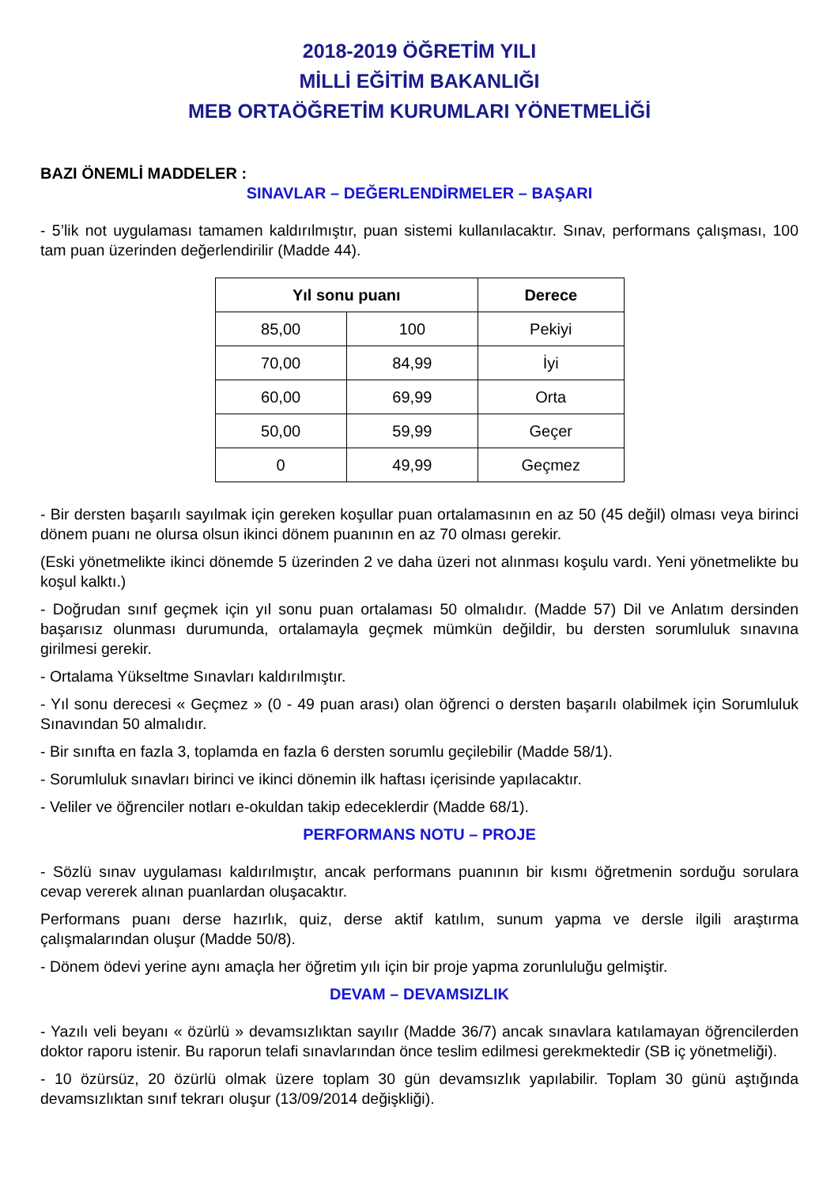2018-2019 ÖĞRETİM YILI
MİLLİ EĞİTİM BAKANLIĞI
MEB ORTAÖĞRETİM KURUMLARI YÖNETMELİĞİ
BAZI ÖNEMLİ MADDELER :
SINAVLAR – DEĞERLENDİRMELER – BAŞARI
- 5’lik not uygulaması tamamen kaldırılmıştır, puan sistemi kullanılacaktır. Sınav, performans çalışması, 100 tam puan üzerinden değerlendirilir (Madde 44).
| Yıl sonu puanı | | Derece |
| --- | --- | --- |
| 85,00 | 100 | Pekiyi |
| 70,00 | 84,99 | İyi |
| 60,00 | 69,99 | Orta |
| 50,00 | 59,99 | Geçer |
| 0 | 49,99 | Geçmez |
- Bir dersten başarılı sayılmak için gereken koşullar puan ortalamasının en az 50 (45 değil) olması veya birinci dönem puanı ne olursa olsun ikinci dönem puanının en az 70 olması gerekir.
(Eski yönetmelikte ikinci dönemde 5 üzerinden 2 ve daha üzeri not alınması koşulu vardı. Yeni yönetmelikte bu koşul kalktı.)
- Doğrudan sınıf geçmek için yıl sonu puan ortalaması 50 olmalıdır. (Madde 57) Dil ve Anlatım dersinden başarısız olunması durumunda, ortalamayla geçmek mümkün değildir, bu dersten sorumluluk sınavına girilmesi gerekir.
- Ortalama Yükseltme Sınavları kaldırılmıştır.
- Yıl sonu derecesi « Geçmez » (0 - 49 puan arası) olan öğrenci o dersten başarılı olabilmek için Sorumluluk Sınavından 50 almalıdır.
- Bir sınıfta en fazla 3, toplamda en fazla 6 dersten sorumlu geçilebilir (Madde 58/1).
- Sorumluluk sınavları birinci ve ikinci dönemin ilk haftası içerisinde yapılacaktır.
- Veliler ve öğrenciler notları e-okuldan takip edeceklerdir (Madde 68/1).
PERFORMANS NOTU – PROJE
- Sözlü sınav uygulaması kaldırılmıştır, ancak performans puanının bir kısmı öğretmenin sorduğu sorulara cevap vererek alınan puanlardan oluşacaktır.
Performans puanı derse hazırlık, quiz, derse aktif katılım, sunum yapma ve dersle ilgili araştırma çalışmalarından oluşur (Madde 50/8).
- Dönem ödevi yerine aynı amaçla her öğretim yılı için bir proje yapma zorunluluğu gelmiştir.
DEVAM – DEVAMSIZLIK
- Yazılı veli beyanı « özürlü » devamsızlıktan sayılır (Madde 36/7) ancak sınavlara katılamayan öğrencilerden doktor raporu istenir. Bu raporun telafi sınavlarından önce teslim edilmesi gerekmektedir (SB iç yönetmeliği).
- 10 özürsüz, 20 özürlü olmak üzere toplam 30 gün devamsızlık yapılabilir. Toplam 30 günü aştığında devamsızlıktan sınıf tekrarı oluşur (13/09/2014 değişkliği).